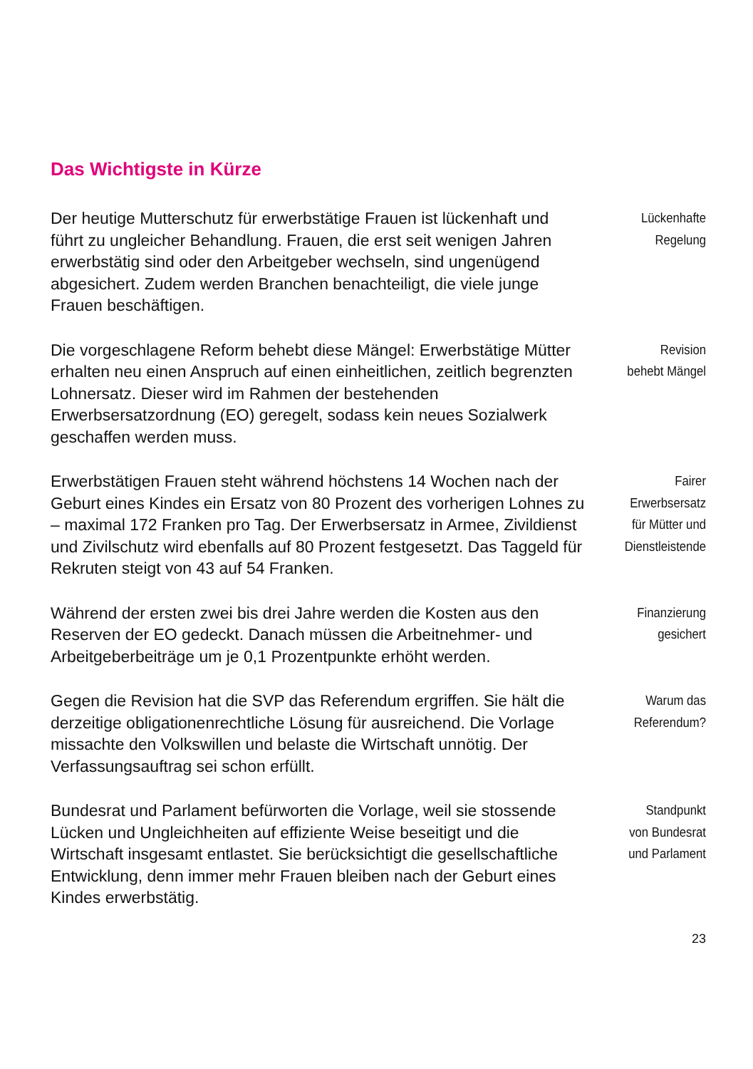Das Wichtigste in Kürze
Der heutige Mutterschutz für erwerbstätige Frauen ist lückenhaft und führt zu ungleicher Behandlung. Frauen, die erst seit wenigen Jahren erwerbstätig sind oder den Arbeitgeber wechseln, sind ungenügend abgesichert. Zudem werden Branchen benachteiligt, die viele junge Frauen beschäftigen.
Lückenhafte
Regelung
Die vorgeschlagene Reform behebt diese Mängel: Erwerbstätige Mütter erhalten neu einen Anspruch auf einen einheitlichen, zeitlich begrenzten Lohnersatz. Dieser wird im Rahmen der bestehenden Erwerbsersatzordnung (EO) geregelt, sodass kein neues Sozialwerk geschaffen werden muss.
Revision
behebt Mängel
Erwerbstätigen Frauen steht während höchstens 14 Wochen nach der Geburt eines Kindes ein Ersatz von 80 Prozent des vorherigen Lohnes zu – maximal 172 Franken pro Tag. Der Erwerbsersatz in Armee, Zivildienst und Zivilschutz wird ebenfalls auf 80 Prozent festgesetzt. Das Taggeld für Rekruten steigt von 43 auf 54 Franken.
Fairer
Erwerbsersatz
für Mütter und
Dienstleistende
Während der ersten zwei bis drei Jahre werden die Kosten aus den Reserven der EO gedeckt. Danach müssen die Arbeitnehmer- und Arbeitgeberbeiträge um je 0,1 Prozentpunkte erhöht werden.
Finanzierung
gesichert
Gegen die Revision hat die SVP das Referendum ergriffen. Sie hält die derzeitige obligationenrechtliche Lösung für ausreichend. Die Vorlage missachte den Volkswillen und belaste die Wirtschaft unnötig. Der Verfassungsauftrag sei schon erfüllt.
Warum das
Referendum?
Bundesrat und Parlament befürworten die Vorlage, weil sie stossende Lücken und Ungleichheiten auf effiziente Weise beseitigt und die Wirtschaft insgesamt entlastet. Sie berücksichtigt die gesellschaftliche Entwicklung, denn immer mehr Frauen bleiben nach der Geburt eines Kindes erwerbstätig.
Standpunkt
von Bundesrat
und Parlament
23